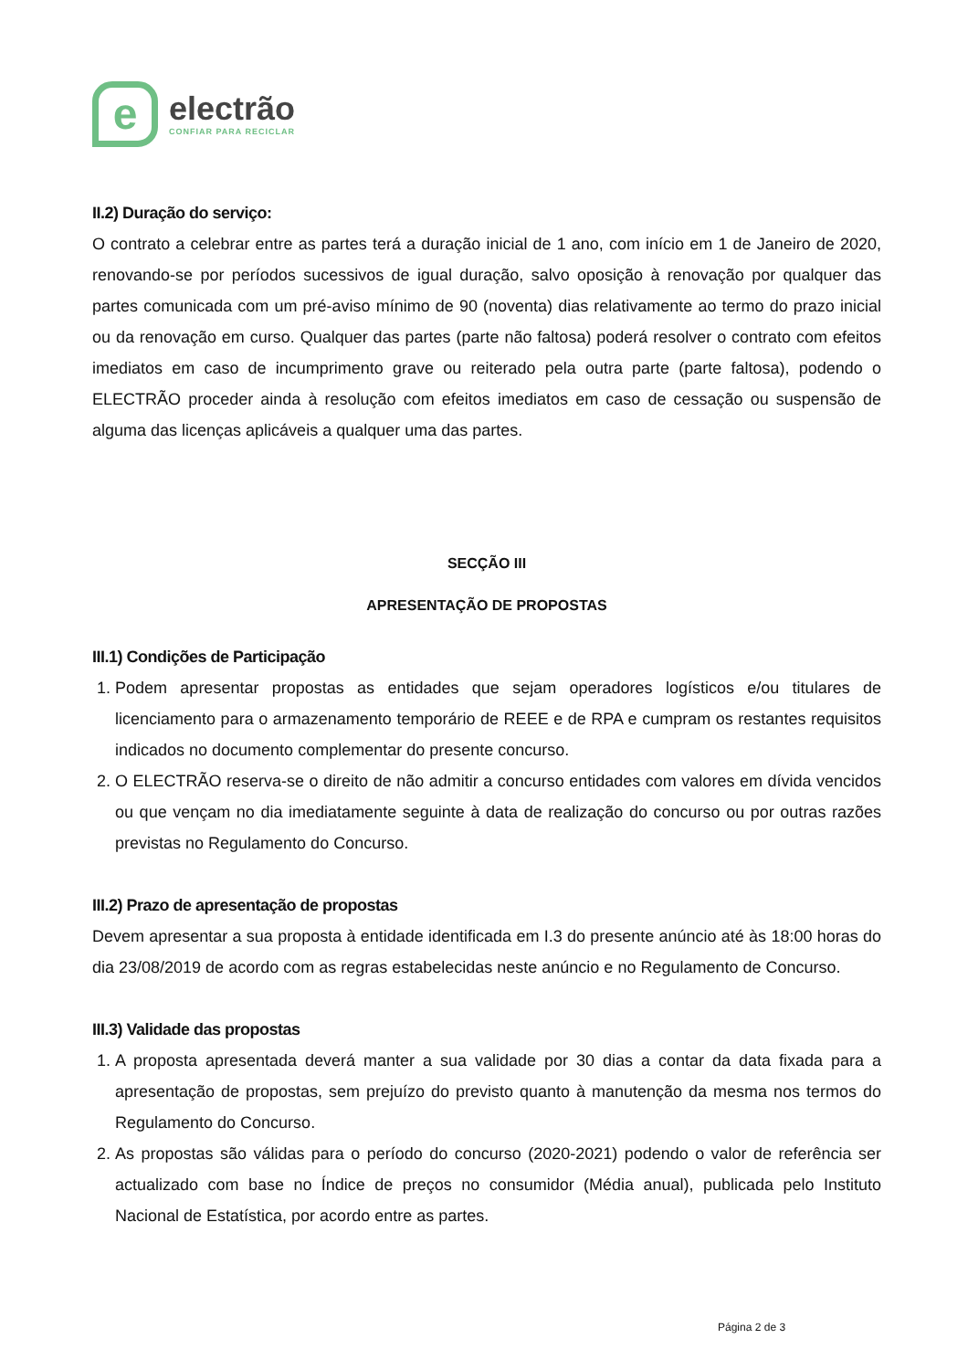e
electrão
CONFIAR PARA RECICLAR
II.2) Duração do serviço:
O contrato a celebrar entre as partes terá a duração inicial de 1 ano, com início em 1 de Janeiro de 2020, renovando-se por períodos sucessivos de igual duração, salvo oposição à renovação por qualquer das partes comunicada com um pré-aviso mínimo de 90 (noventa) dias relativamente ao termo do prazo inicial ou da renovação em curso. Qualquer das partes (parte não faltosa) poderá resolver o contrato com efeitos imediatos em caso de incumprimento grave ou reiterado pela outra parte (parte faltosa), podendo o ELECTRÃO proceder ainda à resolução com efeitos imediatos em caso de cessação ou suspensão de alguma das licenças aplicáveis a qualquer uma das partes.
SECÇÃO III
APRESENTAÇÃO DE PROPOSTAS
III.1) Condições de Participação
1. Podem apresentar propostas as entidades que sejam operadores logísticos e/ou titulares de licenciamento para o armazenamento temporário de REEE e de RPA e cumpram os restantes requisitos indicados no documento complementar do presente concurso.
2. O ELECTRÃO reserva-se o direito de não admitir a concurso entidades com valores em dívida vencidos ou que vençam no dia imediatamente seguinte à data de realização do concurso ou por outras razões previstas no Regulamento do Concurso.
III.2) Prazo de apresentação de propostas
Devem apresentar a sua proposta à entidade identificada em I.3 do presente anúncio até às 18:00 horas do dia 23/08/2019 de acordo com as regras estabelecidas neste anúncio e no Regulamento de Concurso.
III.3) Validade das propostas
1. A proposta apresentada deverá manter a sua validade por 30 dias a contar da data fixada para a apresentação de propostas, sem prejuízo do previsto quanto à manutenção da mesma nos termos do Regulamento do Concurso.
2. As propostas são válidas para o período do concurso (2020-2021) podendo o valor de referência ser actualizado com base no Índice de preços no consumidor (Média anual), publicada pelo Instituto Nacional de Estatística, por acordo entre as partes.
Página 2 de 3